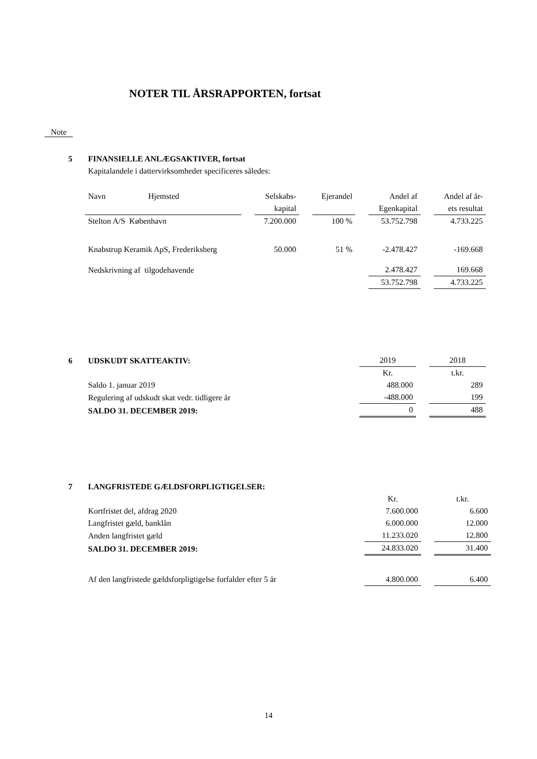NOTER TIL ÅRSRAPPORTEN, fortsat
Note
| 5 | FINANSIELLE ANLÆGSAKTIVER, fortsat | | | | | | | | |
| | Kapitalandele i dattervirksomheder specificeres således: | | | | | | | | |
| | Navn Hjemsted | | Selskabs- | | Ejerandel | | Andel af | | Andel af år- |
| | | | kapital | | | | Egenkapital | | ets resultat |
| | Stelton A/S København | | 7.200.000 | | 100 % | | 53.752.798 | | 4.733.225 |
| | Knabstrup Keramik ApS, Frederiksberg | | 50.000 | | 51 % | | -2.478.427 | | -169.668 |
| | Nedskrivning af tilgodehavende | | | | | | 2.478.427 | | 169.668 |
| | | | | | | | 53.752.798 | | 4.733.225 |
| 6 | UDSKUDT SKATTEAKTIV: | 2019 | | 2018 |
| | | Kr. | | t.kr. |
| | Saldo 1. januar 2019 | 488.000 | | 289 |
| | Regulering af udskudt skat vedr. tidligere år | -488.000 | | 199 |
| | SALDO 31. DECEMBER 2019: | 0 | | 488 |
| 7 | LANGFRISTEDE GÆLDSFORPLIGTIGELSER: | | | |
| | | Kr. | | t.kr. |
| | Kortfristet del, afdrag 2020 | 7.600.000 | | 6.600 |
| | Langfristet gæld, banklån | 6.000.000 | | 12.000 |
| | Anden langfristet gæld | 11.233.020 | | 12.800 |
| | SALDO 31. DECEMBER 2019: | 24.833.020 | | 31.400 |
| | Af den langfristede gældsforpligtigelse forfalder efter 5 år | 4.800.000 | | 6.400 |
14